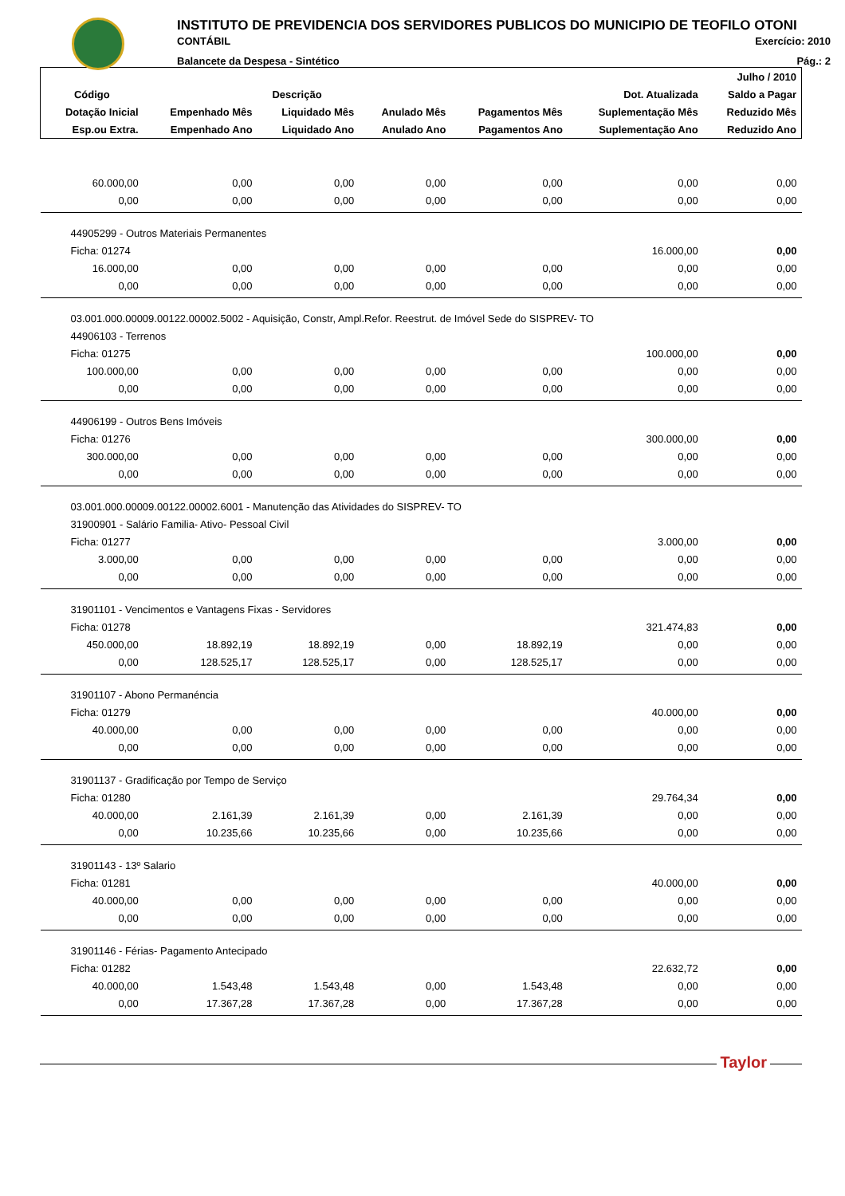INSTITUTO DE PREVIDENCIA DOS SERVIDORES PUBLICOS DO MUNICIPIO DE TEOFILO OTONI
CONTÁBIL Exercício: 2010
Balancete da Despesa - Sintético Pág.: 2
| | | | | | | Julho / 2010 |
| --- | --- | --- | --- | --- | --- | --- |
| Código | Descrição | | | | Dot. Atualizada | Saldo a Pagar |
| Dotação Inicial | Empenhado Mês | Liquidado Mês | Anulado Mês | Pagamentos Mês | Suplementação Mês | Reduzido Mês |
| Esp.ou Extra. | Empenhado Ano | Liquidado Ano | Anulado Ano | Pagamentos Ano | Suplementação Ano | Reduzido Ano |
| 60.000,00 | 0,00 | 0,00 | 0,00 | 0,00 | 0,00 | 0,00 |
| 0,00 | 0,00 | 0,00 | 0,00 | 0,00 | 0,00 | 0,00 |
| 44905299 - Outros Materiais Permanentes | | | | | | |
| Ficha: 01274 | | | | | 16.000,00 | 0,00 |
| 16.000,00 | 0,00 | 0,00 | 0,00 | 0,00 | 0,00 | 0,00 |
| 0,00 | 0,00 | 0,00 | 0,00 | 0,00 | 0,00 | 0,00 |
| 03.001.000.00009.00122.00002.5002 - Aquisição, Constr, Ampl.Refor. Reestrut. de Imóvel Sede do SISPREV- TO | | | | | | |
| 44906103 - Terrenos | | | | | | |
| Ficha: 01275 | | | | | 100.000,00 | 0,00 |
| 100.000,00 | 0,00 | 0,00 | 0,00 | 0,00 | 0,00 | 0,00 |
| 0,00 | 0,00 | 0,00 | 0,00 | 0,00 | 0,00 | 0,00 |
| 44906199 - Outros Bens Imóveis | | | | | | |
| Ficha: 01276 | | | | | 300.000,00 | 0,00 |
| 300.000,00 | 0,00 | 0,00 | 0,00 | 0,00 | 0,00 | 0,00 |
| 0,00 | 0,00 | 0,00 | 0,00 | 0,00 | 0,00 | 0,00 |
| 03.001.000.00009.00122.00002.6001 - Manutenção das Atividades do SISPREV- TO | | | | | | |
| 31900901 - Salário Familia- Ativo- Pessoal Civil | | | | | | |
| Ficha: 01277 | | | | | 3.000,00 | 0,00 |
| 3.000,00 | 0,00 | 0,00 | 0,00 | 0,00 | 0,00 | 0,00 |
| 0,00 | 0,00 | 0,00 | 0,00 | 0,00 | 0,00 | 0,00 |
| 31901101 - Vencimentos e Vantagens Fixas - Servidores | | | | | | |
| Ficha: 01278 | | | | | 321.474,83 | 0,00 |
| 450.000,00 | 18.892,19 | 18.892,19 | 0,00 | 18.892,19 | 0,00 | 0,00 |
| 0,00 | 128.525,17 | 128.525,17 | 0,00 | 128.525,17 | 0,00 | 0,00 |
| 31901107 - Abono Permanéncia | | | | | | |
| Ficha: 01279 | | | | | 40.000,00 | 0,00 |
| 40.000,00 | 0,00 | 0,00 | 0,00 | 0,00 | 0,00 | 0,00 |
| 0,00 | 0,00 | 0,00 | 0,00 | 0,00 | 0,00 | 0,00 |
| 31901137 - Gradificação por Tempo de Serviço | | | | | | |
| Ficha: 01280 | | | | | 29.764,34 | 0,00 |
| 40.000,00 | 2.161,39 | 2.161,39 | 0,00 | 2.161,39 | 0,00 | 0,00 |
| 0,00 | 10.235,66 | 10.235,66 | 0,00 | 10.235,66 | 0,00 | 0,00 |
| 31901143 - 13º Salario | | | | | | |
| Ficha: 01281 | | | | | 40.000,00 | 0,00 |
| 40.000,00 | 0,00 | 0,00 | 0,00 | 0,00 | 0,00 | 0,00 |
| 0,00 | 0,00 | 0,00 | 0,00 | 0,00 | 0,00 | 0,00 |
| 31901146 - Férias- Pagamento Antecipado | | | | | | |
| Ficha: 01282 | | | | | 22.632,72 | 0,00 |
| 40.000,00 | 1.543,48 | 1.543,48 | 0,00 | 1.543,48 | 0,00 | 0,00 |
| 0,00 | 17.367,28 | 17.367,28 | 0,00 | 17.367,28 | 0,00 | 0,00 |
Taylor